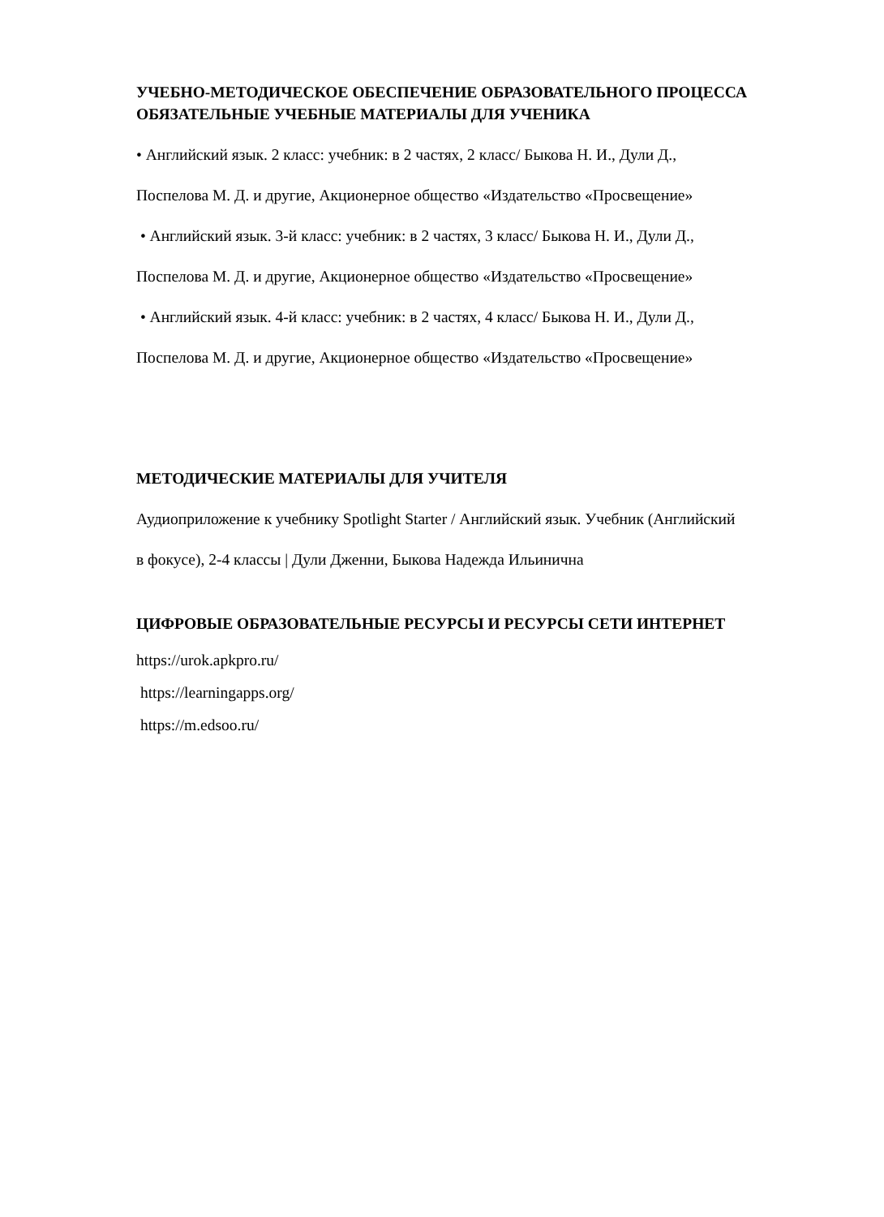УЧЕБНО-МЕТОДИЧЕСКОЕ ОБЕСПЕЧЕНИЕ ОБРАЗОВАТЕЛЬНОГО ПРОЦЕССА
ОБЯЗАТЕЛЬНЫЕ УЧЕБНЫЕ МАТЕРИАЛЫ ДЛЯ УЧЕНИКА
• Английский язык. 2 класс: учебник: в 2 частях, 2 класс/ Быкова Н. И., Дули Д.,
Поспелова М. Д. и другие, Акционерное общество «Издательство «Просвещение»
• Английский язык. 3-й класс: учебник: в 2 частях, 3 класс/ Быкова Н. И., Дули Д.,
Поспелова М. Д. и другие, Акционерное общество «Издательство «Просвещение»
• Английский язык. 4-й класс: учебник: в 2 частях, 4 класс/ Быкова Н. И., Дули Д.,
Поспелова М. Д. и другие, Акционерное общество «Издательство «Просвещение»
МЕТОДИЧЕСКИЕ МАТЕРИАЛЫ ДЛЯ УЧИТЕЛЯ
Аудиоприложение к учебнику Spotlight Starter / Английский язык. Учебник (Английский
в фокусе), 2-4 классы | Дули Дженни, Быкова Надежда Ильинична
ЦИФРОВЫЕ ОБРАЗОВАТЕЛЬНЫЕ РЕСУРСЫ И РЕСУРСЫ СЕТИ ИНТЕРНЕТ
https://urok.apkpro.ru/
https://learningapps.org/
https://m.edsoo.ru/